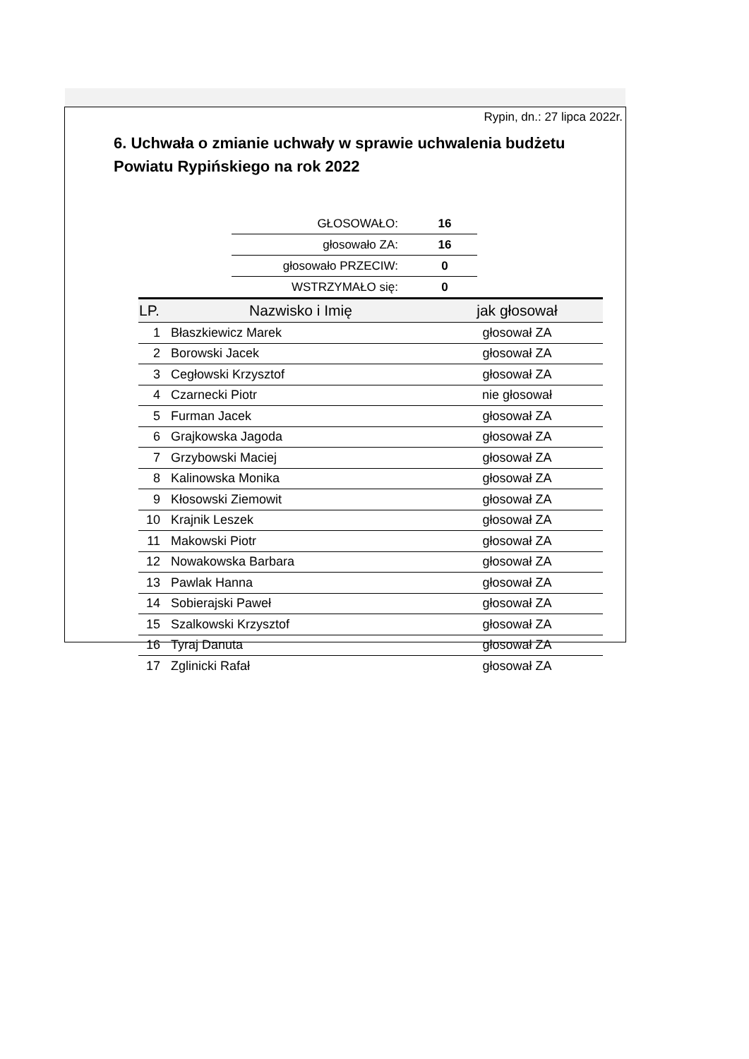Rypin, dn.: 27 lipca 2022r.
6. Uchwała o zmianie uchwały w sprawie uchwalenia budżetu Powiatu Rypińskiego na rok 2022
| GŁOSOWAŁO: | 16 |
| głosowało ZA: | 16 |
| głosowało PRZECIW: | 0 |
| WSTRZYMAŁO się: | 0 |
| LP. | Nazwisko i Imię | jak głosował |
| --- | --- | --- |
| 1 | Błaszkiewicz Marek | głosował ZA |
| 2 | Borowski Jacek | głosował ZA |
| 3 | Cegłowski Krzysztof | głosował ZA |
| 4 | Czarnecki Piotr | nie głosował |
| 5 | Furman Jacek | głosował ZA |
| 6 | Grajkowska Jagoda | głosował ZA |
| 7 | Grzybowski Maciej | głosował ZA |
| 8 | Kalinowska Monika | głosował ZA |
| 9 | Kłosowski Ziemowit | głosował ZA |
| 10 | Krajnik Leszek | głosował ZA |
| 11 | Makowski Piotr | głosował ZA |
| 12 | Nowakowska Barbara | głosował ZA |
| 13 | Pawlak Hanna | głosował ZA |
| 14 | Sobierajski Paweł | głosował ZA |
| 15 | Szalkowski Krzysztof | głosował ZA |
| 16 | Tyraj Danuta | głosował ZA |
| 17 | Zglinicki Rafał | głosował ZA |